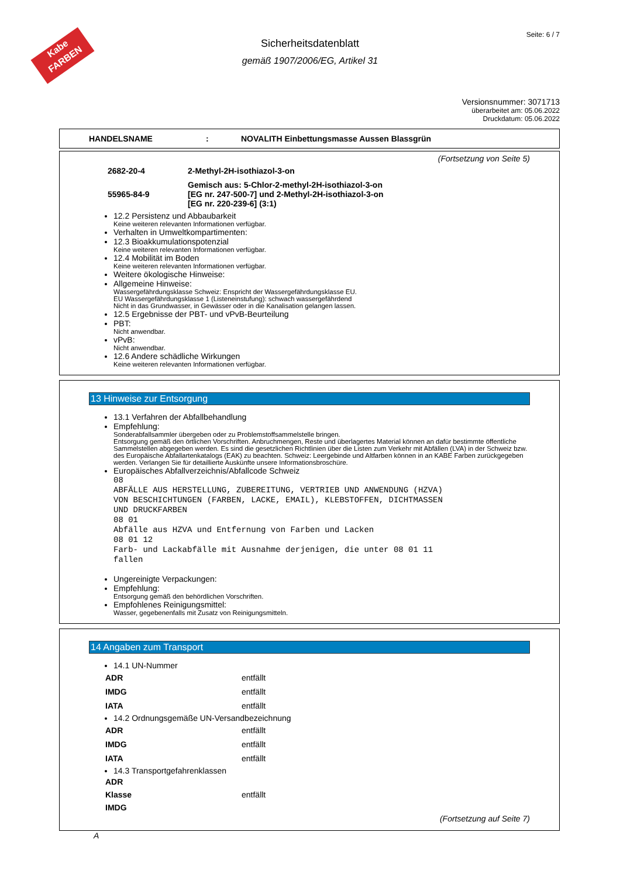Kabe FARBEN
Seite: 6 / 7
Sicherheitsdatenblatt
gemäß 1907/2006/EG, Artikel 31
Versionsnummer: 3071713
überarbeitet am: 05.06.2022
Druckdatum: 05.06.2022
HANDELSNAME: NOVALITH Einbettungsmasse Aussen Blassgrün
(Fortsetzung von Seite 5)
| 2682-20-4 | 2-Methyl-2H-isothiazol-3-on |
| 55965-84-9 | Gemisch aus: 5-Chlor-2-methyl-2H-isothiazol-3-on [EG nr. 247-500-7] und 2-Methyl-2H-isothiazol-3-on [EG nr. 220-239-6] (3:1) |
12.2 Persistenz und Abbaubarkeit
Keine weiteren relevanten Informationen verfügbar.
Verhalten in Umweltkompartimenten:
12.3 Bioakkumulationspotenzial
Keine weiteren relevanten Informationen verfügbar.
12.4 Mobilität im Boden
Keine weiteren relevanten Informationen verfügbar.
Weitere ökologische Hinweise:
Allgemeine Hinweise:
Wassergefährdungsklasse Schweiz: Enspricht der Wassergefährdungsklasse EU.
EU Wassergefährdungsklasse 1 (Listeneinstufung): schwach wassergefährdend
Nicht in das Grundwasser, in Gewässer oder in die Kanalisation gelangen lassen.
12.5 Ergebnisse der PBT- und vPvB-Beurteilung
PBT:
Nicht anwendbar.
vPvB:
Nicht anwendbar.
12.6 Andere schädliche Wirkungen
Keine weiteren relevanten Informationen verfügbar.
13 Hinweise zur Entsorgung
13.1 Verfahren der Abfallbehandlung
Empfehlung:
Sonderabfallsammler übergeben oder zu Problemstoffsammelstelle bringen.
Entsorgung gemäß den örtlichen Vorschriften. Anbruchmengen, Reste und überlagertes Material können an dafür bestimmte öffentliche Sammelstellen abgegeben werden. Es sind die gesetzlichen Richtlinien über die Listen zum Verkehr mit Abfällen (LVA) in der Schweiz bzw. des Europäische Abfallartenkatalogs (EAK) zu beachten. Schweiz: Leergebinde und Altfarben können in an KABE Farben zurückgegeben werden. Verlangen Sie für detaillierte Auskünfte unsere Informationsbroschüre.
Europäisches Abfallverzeichnis/Abfallcode Schweiz
08
ABFÄLLE AUS HERSTELLUNG, ZUBEREITUNG, VERTRIEB UND ANWENDUNG (HZVA)
VON BESCHICHTUNGEN (FARBEN, LACKE, EMAIL), KLEBSTOFFEN, DICHTMASSEN
UND DRUCKFARBEN
08 01
Abfälle aus HZVA und Entfernung von Farben und Lacken
08 01 12
Farb- und Lackabfälle mit Ausnahme derjenigen, die unter 08 01 11
fallen
Ungereinigte Verpackungen:
Empfehlung:
Entsorgung gemäß den behördlichen Vorschriften.
Empfohlenes Reinigungsmittel:
Wasser, gegebenenfalls mit Zusatz von Reinigungsmitteln.
14 Angaben zum Transport
14.1 UN-Nummer
| ADR | entfällt |
| IMDG | entfällt |
| IATA | entfällt |
14.2 Ordnungsgemäße UN-Versandbezeichnung
| ADR | entfällt |
| IMDG | entfällt |
| IATA | entfällt |
14.3 Transportgefahrenklassen
| ADR | |
| Klasse | entfällt |
| IMDG | |
(Fortsetzung auf Seite 7)
A